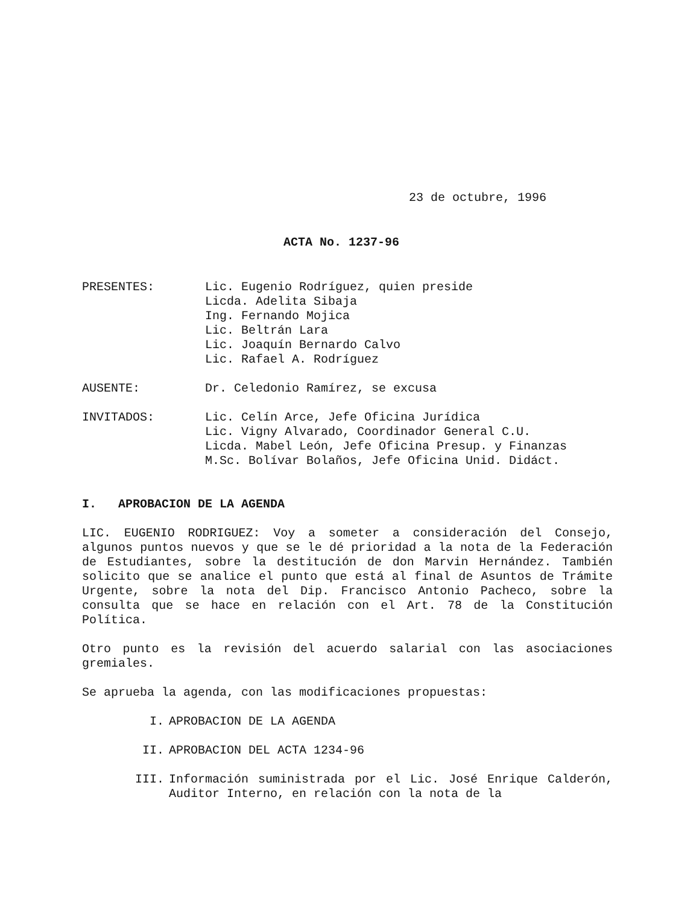23 de octubre, 1996
ACTA No. 1237-96
| PRESENTES: | Lic. Eugenio Rodríguez, quien preside Licda. Adelita Sibaja Ing. Fernando Mojica Lic. Beltrán Lara Lic. Joaquín Bernardo Calvo Lic. Rafael A. Rodríguez |
| AUSENTE: | Dr. Celedonio Ramírez, se excusa |
| INVITADOS: | Lic. Celín Arce, Jefe Oficina Jurídica Lic. Vigny Alvarado, Coordinador General C.U. Licda. Mabel León, Jefe Oficina Presup. y Finanzas M.Sc. Bolívar Bolaños, Jefe Oficina Unid. Didáct. |
I. APROBACION DE LA AGENDA
LIC. EUGENIO RODRIGUEZ: Voy a someter a consideración del Consejo, algunos puntos nuevos y que se le dé prioridad a la nota de la Federación de Estudiantes, sobre la destitución de don Marvin Hernández. También solicito que se analice el punto que está al final de Asuntos de Trámite Urgente, sobre la nota del Dip. Francisco Antonio Pacheco, sobre la consulta que se hace en relación con el Art. 78 de la Constitución Política.
Otro punto es la revisión del acuerdo salarial con las asociaciones gremiales.
Se aprueba la agenda, con las modificaciones propuestas:
| I. | APROBACION DE LA AGENDA |
| II. | APROBACION DEL ACTA 1234-96 |
| III. | Información suministrada por el Lic. José Enrique Calderón, Auditor Interno, en relación con la nota de la |